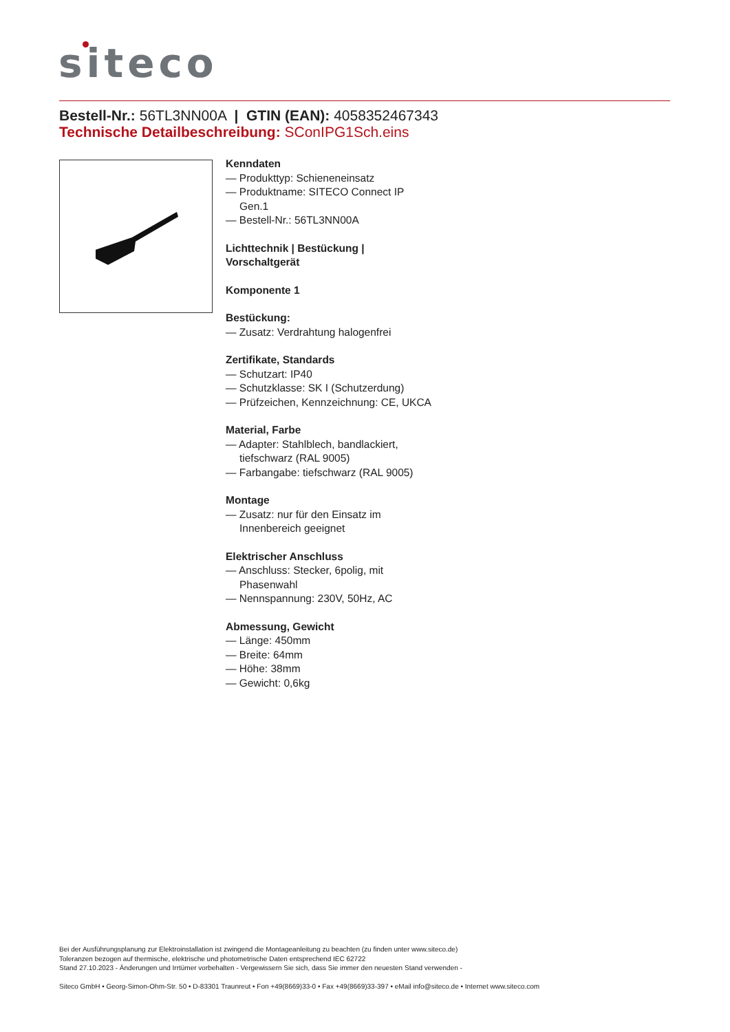siteco
Bestell-Nr.: 56TL3NN00A | GTIN (EAN): 4058352467343
Technische Detailbeschreibung: SConIPG1Sch.eins
Kenndaten
— Produkttyp: Schieneneinsatz
— Produktname: SITECO Connect IP Gen.1
— Bestell-Nr.: 56TL3NN00A
Lichttechnik | Bestückung | Vorschaltgerät
Komponente 1
Bestückung:
— Zusatz: Verdrahtung halogenfrei
Zertifikate, Standards
— Schutzart: IP40
— Schutzklasse: SK I (Schutzerdung)
— Prüfzeichen, Kennzeichnung: CE, UKCA
Material, Farbe
— Adapter: Stahlblech, bandlackiert, tiefschwarz (RAL 9005)
— Farbangabe: tiefschwarz (RAL 9005)
Montage
— Zusatz: nur für den Einsatz im Innenbereich geeignet
Elektrischer Anschluss
— Anschluss: Stecker, 6polig, mit Phasenwahl
— Nennspannung: 230V, 50Hz, AC
Abmessung, Gewicht
— Länge: 450mm
— Breite: 64mm
— Höhe: 38mm
— Gewicht: 0,6kg
Bei der Ausführungsplanung zur Elektroinstallation ist zwingend die Montageanleitung zu beachten (zu finden unter www.siteco.de)
Toleranzen bezogen auf thermische, elektrische und photometrische Daten entsprechend IEC 62722
Stand 27.10.2023 - Änderungen und Irrtümer vorbehalten - Vergewissern Sie sich, dass Sie immer den neuesten Stand verwenden -
Siteco GmbH • Georg-Simon-Ohm-Str. 50 • D-83301 Traunreut • Fon +49(8669)33-0 • Fax +49(8669)33-397 • eMail info@siteco.de • Internet www.siteco.com